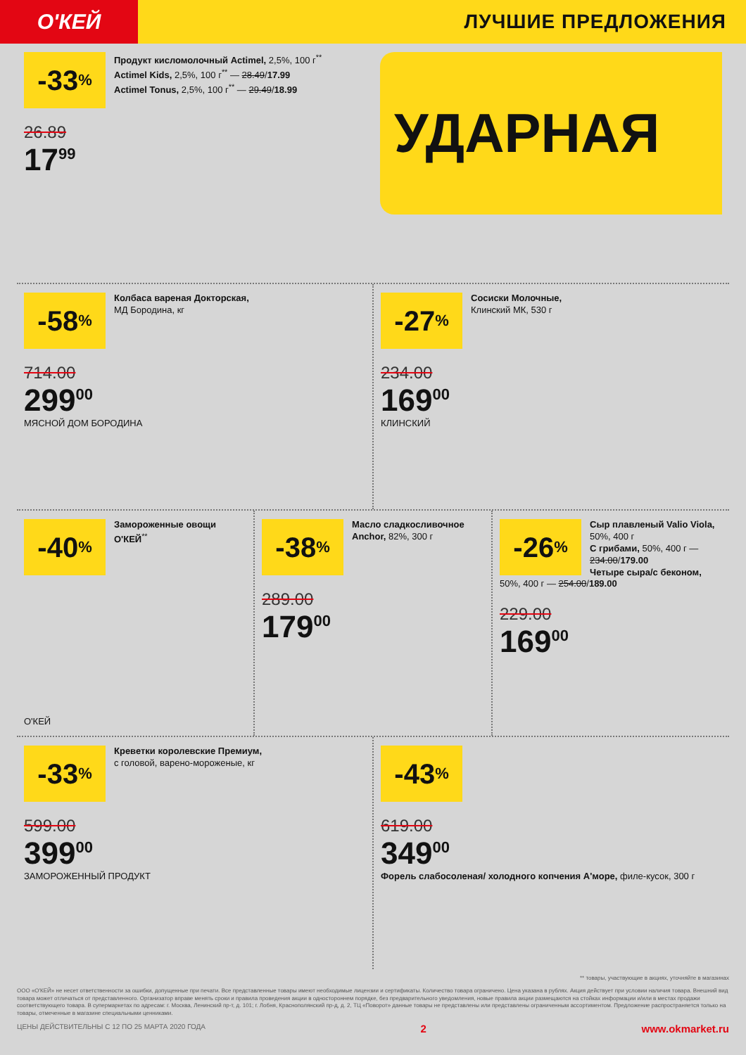О'КЕЙ
ЛУЧШИЕ ПРЕДЛОЖЕНИЯ
-33%
Продукт кисломолочный Actimel, 2,5%, 100 г<sup>**</sup>
Actimel Kids, 2,5%, 100 г<sup>**</sup> — 28.49/17.99
Actimel Tonus, 2,5%, 100 г<sup>**</sup> — 29.49/18.99
26.89
17<sup>99</sup>
УДАРНАЯ
-58%
Колбаса вареная Докторская,
МД Бородина, кг
714.00
299<sup>00</sup>
МЯСНОЙ ДОМ БОРОДИНА
-27%
Сосиски Молочные,
Клинский МК, 530 г
234.00
169<sup>00</sup>
КЛИНСКИЙ
-40%
Замороженные овощи О'КЕЙ<sup>**</sup>
О'КЕЙ
-38%
Масло сладкосливочное Anchor, 82%, 300 г
289.00
179<sup>00</sup>
-26%
Сыр плавленый Valio Viola, 50%, 400 г
С грибами, 50%, 400 г — 234.00/179.00
Четыре сыра/с беконом, 50%, 400 г — 254.00/189.00
229.00
169<sup>00</sup>
-33%
Креветки королевские Премиум,
с головой, варено-мороженые, кг
599.00
399<sup>00</sup>
ЗАМОРОЖЕННЫЙ ПРОДУКТ
-43%
619.00
349<sup>00</sup>
Форель слабосоленая/ холодного копчения А'море, филе-кусок, 300 г
** товары, участвующие в акциях, уточняйте в магазинах
ООО «О'КЕЙ» не несет ответственности за ошибки, допущенные при печати. Все представленные товары имеют необходимые лицензии и сертификаты. Количество товара ограничено. Цена указана в рублях. Акция действует при условии наличия товара. Внешний вид товара может отличаться от представленного. Организатор вправе менять сроки и правила проведения акции в одностороннем порядке, без предварительного уведомления, новые правила акции размещаются на стойках информации и/или в местах продажи соответствующего товара. В супермаркетах по адресам: г. Москва, Ленинский пр-т, д. 101; г. Лобня, Краснополянский пр-д, д. 2, ТЦ «Поворот» данные товары не представлены или представлены ограниченным ассортиментом. Предложение распространяется только на товары, отмеченные в магазине специальными ценниками.
ЦЕНЫ ДЕЙСТВИТЕЛЬНЫ С 12 ПО 25 МАРТА 2020 ГОДА 2 www.okmarket.ru